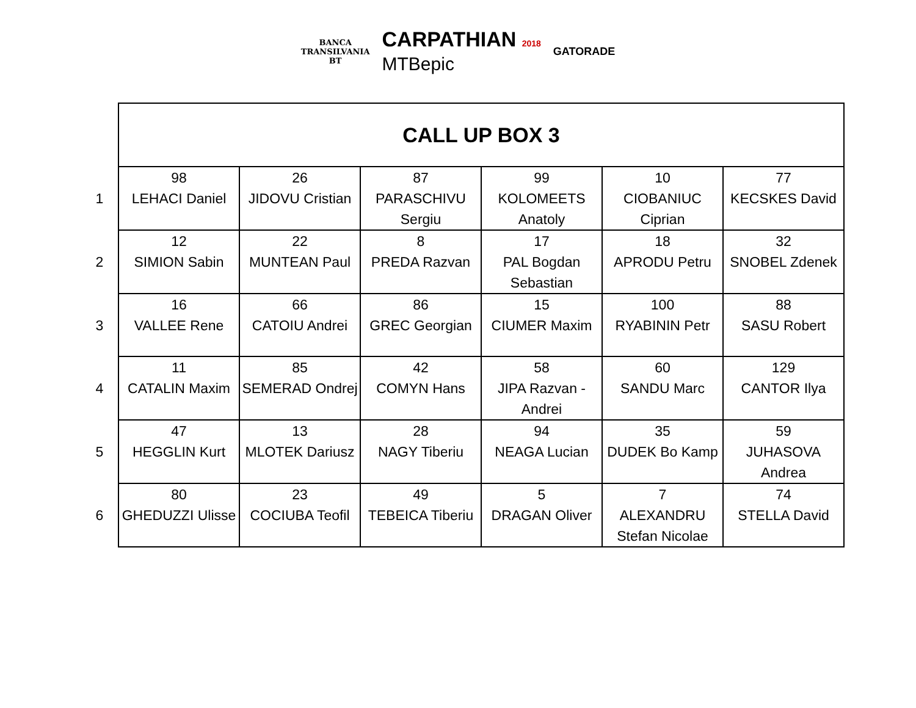BANCA
TRANSILVANIA
BT
CARPATHIAN 2018
MTBepic
GATORADE
| | CALL UP BOX 3 | | | | | |
| 1 | 98 LEHACI Daniel | 26 JIDOVU Cristian | 87 PARASCHIVU Sergiu | 99 KOLOMEETS Anatoly | 10 CIOBANIUC Ciprian | 77 KECSKES David |
| 2 | 12 SIMION Sabin | 22 MUNTEAN Paul | 8 PREDA Razvan | 17 PAL Bogdan Sebastian | 18 APRODU Petru | 32 SNOBEL Zdenek |
| 3 | 16 VALLEE Rene | 66 CATOIU Andrei | 86 GREC Georgian | 15 CIUMER Maxim | 100 RYABININ Petr | 88 SASU Robert |
| 4 | 11 CATALIN Maxim | 85 SEMERAD Ondrej | 42 COMYN Hans | 58 JIPA Razvan - Andrei | 60 SANDU Marc | 129 CANTOR Ilya |
| 5 | 47 HEGGLIN Kurt | 13 MLOTEK Dariusz | 28 NAGY Tiberiu | 94 NEAGA Lucian | 35 DUDEK Bo Kamp | 59 JUHASOVA Andrea |
| 6 | 80 GHEDUZZI Ulisse | 23 COCIUBA Teofil | 49 TEBEICA Tiberiu | 5 DRAGAN Oliver | 7 ALEXANDRU Stefan Nicolae | 74 STELLA David |